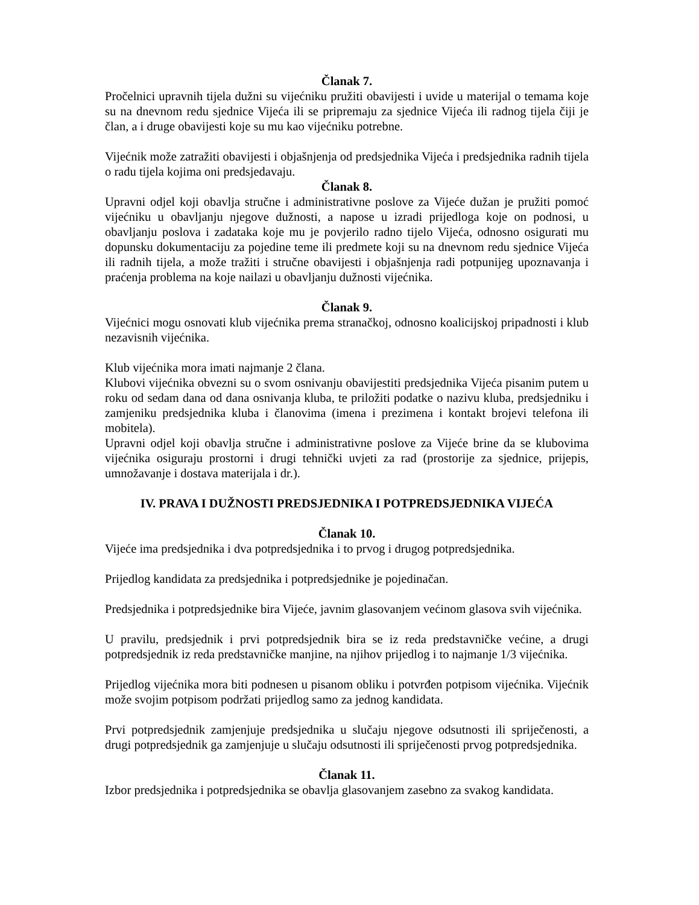Članak 7.
Pročelnici upravnih tijela dužni su vijećniku pružiti obavijesti i uvide u materijal o temama koje su na dnevnom redu sjednice Vijeća ili se pripremaju za sjednice Vijeća ili radnog tijela čiji je član, a i druge obavijesti koje su mu kao vijećniku potrebne.
Vijećnik može zatražiti obavijesti i objašnjenja od predsjednika Vijeća i predsjednika radnih tijela o radu tijela kojima oni predsjedavaju.
Članak 8.
Upravni odjel koji obavlja stručne i administrativne poslove za Vijeće dužan je pružiti pomoć vijećniku u obavljanju njegove dužnosti, a napose u izradi prijedloga koje on podnosi, u obavljanju poslova i zadataka koje mu je povjerilo radno tijelo Vijeća, odnosno osigurati mu dopunsku dokumentaciju za pojedine teme ili predmete koji su na dnevnom redu sjednice Vijeća ili radnih tijela, a može tražiti i stručne obavijesti i objašnjenja radi potpunijeg upoznavanja i praćenja problema na koje nailazi u obavljanju dužnosti vijećnika.
Članak 9.
Vijećnici mogu osnovati klub vijećnika prema stranačkoj, odnosno koalicijskoj pripadnosti i klub nezavisnih vijećnika.
Klub vijećnika mora imati najmanje 2 člana.
Klubovi vijećnika obvezni su o svom osnivanju obavijestiti predsjednika Vijeća pisanim putem u roku od sedam dana od dana osnivanja kluba, te priložiti podatke o nazivu kluba, predsjedniku i zamjeniku predsjednika kluba i članovima (imena i prezimena i kontakt brojevi telefona ili mobitela).
Upravni odjel koji obavlja stručne i administrativne poslove za Vijeće brine da se klubovima vijećnika osiguraju prostorni i drugi tehnički uvjeti za rad (prostorije za sjednice, prijepis, umnožavanje i dostava materijala i dr.).
IV. PRAVA I DUŽNOSTI PREDSJEDNIKA I POTPREDSJEDNIKA VIJEĆA
Članak 10.
Vijeće ima predsjednika i dva potpredsjednika i to prvog i drugog potpredsjednika.
Prijedlog kandidata za predsjednika i potpredsjednike je pojedinačan.
Predsjednika i potpredsjednike bira Vijeće, javnim glasovanjem većinom glasova svih vijećnika.
U pravilu, predsjednik i prvi potpredsjednik bira se iz reda predstavničke većine, a drugi potpredsjednik iz reda predstavničke manjine, na njihov prijedlog i to najmanje 1/3 vijećnika.
Prijedlog vijećnika mora biti podnesen u pisanom obliku i potvrđen potpisom vijećnika. Vijećnik može svojim potpisom podržati prijedlog samo za jednog kandidata.
Prvi potpredsjednik zamjenjuje predsjednika u slučaju njegove odsutnosti ili spriječenosti, a drugi potpredsjednik ga zamjenjuje u slučaju odsutnosti ili spriječenosti prvog potpredsjednika.
Članak 11.
Izbor predsjednika i potpredsjednika se obavlja glasovanjem zasebno za svakog kandidata.